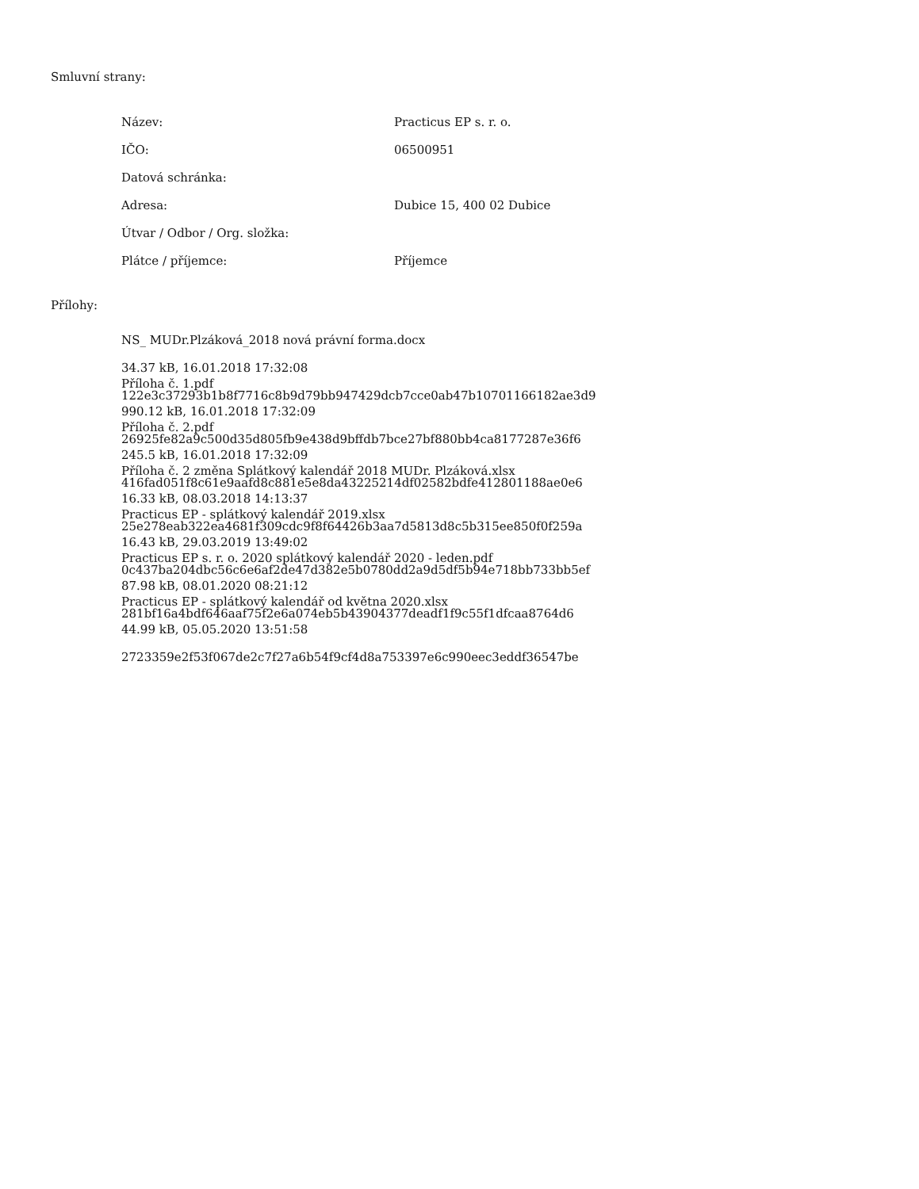Smluvní strany:
| Název: | Practicus EP s. r. o. |
| IČO: | 06500951 |
| Datová schránka: | |
| Adresa: | Dubice 15, 400 02 Dubice |
| Útvar / Odbor / Org. složka: | |
| Plátce / příjemce: | Příjemce |
Přílohy:
NS_ MUDr.Plzáková_2018 nová právní forma.docx
34.37 kB, 16.01.2018 17:32:08
122e3c37293b1b8f7716c8b9d79bb947429dcb7cce0ab47b10701166182ae3d9
Příloha č. 1.pdf
990.12 kB, 16.01.2018 17:32:09
26925fe82a9c500d35d805fb9e438d9bffdb7bce27bf880bb4ca8177287e36f6
Příloha č. 2.pdf
245.5 kB, 16.01.2018 17:32:09
416fad051f8c61e9aafd8c881e5e8da43225214df02582bdfe412801188ae0e6
Příloha č. 2 změna Splátkový kalendář 2018 MUDr. Plzáková.xlsx
16.33 kB, 08.03.2018 14:13:37
25e278eab322ea4681f309cdc9f8f64426b3aa7d5813d8c5b315ee850f0f259a
Practicus EP - splátkový kalendář 2019.xlsx
16.43 kB, 29.03.2019 13:49:02
0c437ba204dbc56c6e6af2de47d382e5b0780dd2a9d5df5b94e718bb733bb5ef
Practicus EP s. r. o. 2020 splátkový kalendář 2020 - leden.pdf
87.98 kB, 08.01.2020 08:21:12
281bf16a4bdf646aaf75f2e6a074eb5b43904377deadf1f9c55f1dfcaa8764d6
Practicus EP - splátkový kalendář od května 2020.xlsx
44.99 kB, 05.05.2020 13:51:58
2723359e2f53f067de2c7f27a6b54f9cf4d8a753397e6c990eec3eddf36547be